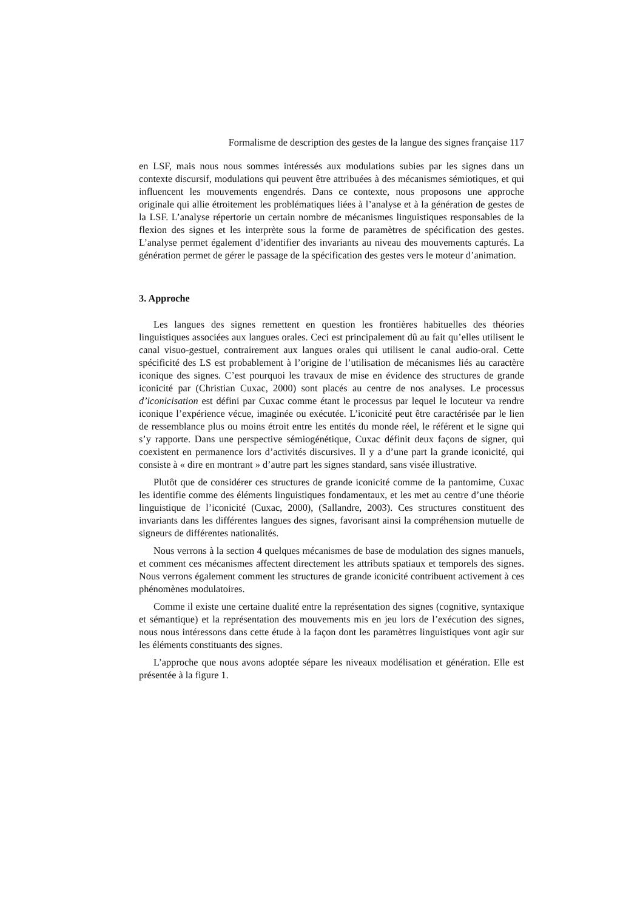Formalisme de description des gestes de la langue des signes française 117
en LSF, mais nous nous sommes intéressés aux modulations subies par les signes dans un contexte discursif, modulations qui peuvent être attribuées à des mécanismes sémiotiques, et qui influencent les mouvements engendrés. Dans ce contexte, nous proposons une approche originale qui allie étroitement les problématiques liées à l’analyse et à la génération de gestes de la LSF. L’analyse répertorie un certain nombre de mécanismes linguistiques responsables de la flexion des signes et les interprète sous la forme de paramètres de spécification des gestes. L’analyse permet également d’identifier des invariants au niveau des mouvements capturés. La génération permet de gérer le passage de la spécification des gestes vers le moteur d’animation.
3. Approche
Les langues des signes remettent en question les frontières habituelles des théories linguistiques associées aux langues orales. Ceci est principalement dû au fait qu’elles utilisent le canal visuo-gestuel, contrairement aux langues orales qui utilisent le canal audio-oral. Cette spécificité des LS est probablement à l’origine de l’utilisation de mécanismes liés au caractère iconique des signes. C’est pourquoi les travaux de mise en évidence des structures de grande iconicité par (Christian Cuxac, 2000) sont placés au centre de nos analyses. Le processus d’iconicisation est défini par Cuxac comme étant le processus par lequel le locuteur va rendre iconique l’expérience vécue, imaginée ou exécutée. L’iconicité peut être caractérisée par le lien de ressemblance plus ou moins étroit entre les entités du monde réel, le référent et le signe qui s’y rapporte. Dans une perspective sémiogénétique, Cuxac définit deux façons de signer, qui coexistent en permanence lors d’activités discursives. Il y a d’une part la grande iconicité, qui consiste à « dire en montrant » d’autre part les signes standard, sans visée illustrative.
Plutôt que de considérer ces structures de grande iconicité comme de la pantomime, Cuxac les identifie comme des éléments linguistiques fondamentaux, et les met au centre d’une théorie linguistique de l’iconicité (Cuxac, 2000), (Sallandre, 2003). Ces structures constituent des invariants dans les différentes langues des signes, favorisant ainsi la compréhension mutuelle de signeurs de différentes nationalités.
Nous verrons à la section 4 quelques mécanismes de base de modulation des signes manuels, et comment ces mécanismes affectent directement les attributs spatiaux et temporels des signes. Nous verrons également comment les structures de grande iconicité contribuent activement à ces phénomènes modulatoires.
Comme il existe une certaine dualité entre la représentation des signes (cognitive, syntaxique et sémantique) et la représentation des mouvements mis en jeu lors de l’exécution des signes, nous nous intéressons dans cette étude à la façon dont les paramètres linguistiques vont agir sur les éléments constituants des signes.
L’approche que nous avons adoptée sépare les niveaux modélisation et génération. Elle est présentée à la figure 1.